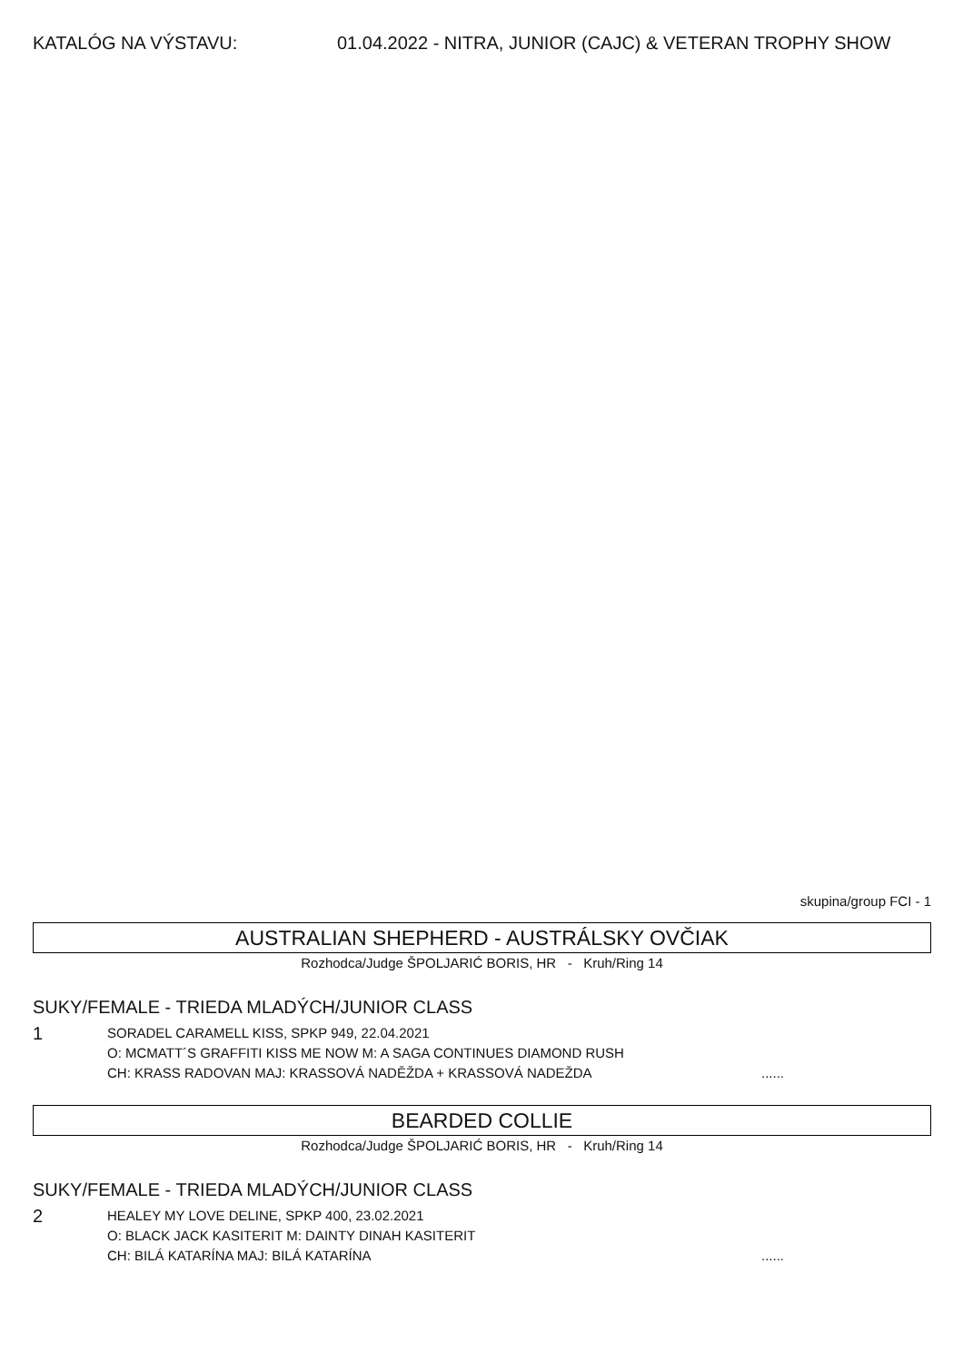KATALÓG NA VÝSTAVU: 01.04.2022 - NITRA, JUNIOR (CAJC) & VETERAN TROPHY SHOW
skupina/group FCI - 1
AUSTRALIAN SHEPHERD - AUSTRÁLSKY OVČIAK
Rozhodca/Judge ŠPOLJARIĆ BORIS, HR - Kruh/Ring 14
SUKY/FEMALE - TRIEDA MLADÝCH/JUNIOR CLASS
1
SORADEL CARAMELL KISS, SPKP 949, 22.04.2021
O: MCMATT´S GRAFFITI KISS ME NOW M: A SAGA CONTINUES DIAMOND RUSH
CH: KRASS RADOVAN MAJ: KRASSOVÁ NADĚŽDA + KRASSOVÁ NADEŽDA......
BEARDED COLLIE
Rozhodca/Judge ŠPOLJARIĆ BORIS, HR - Kruh/Ring 14
SUKY/FEMALE - TRIEDA MLADÝCH/JUNIOR CLASS
2
HEALEY MY LOVE DELINE, SPKP 400, 23.02.2021
O: BLACK JACK KASITERIT M: DAINTY DINAH KASITERIT
CH: BILÁ KATARÍNA MAJ: BILÁ KATARÍNA......